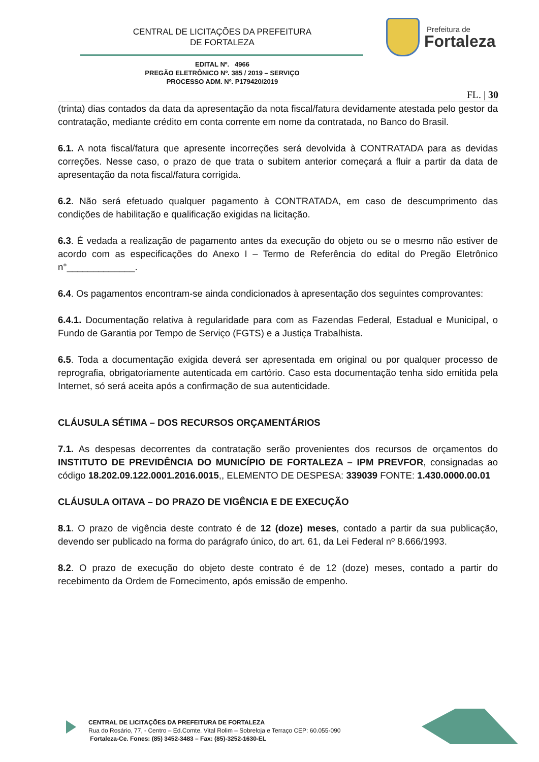CENTRAL DE LICITAÇÕES DA PREFEITURA
DE FORTALEZA
Prefeitura de
Fortaleza
EDITAL Nº. 4966
PREGÃO ELETRÔNICO Nº. 385 / 2019 – SERVIÇO
PROCESSO ADM. Nº. P179420/2019
FL. | 30
(trinta) dias contados da data da apresentação da nota fiscal/fatura devidamente atestada pelo gestor da contratação, mediante crédito em conta corrente em nome da contratada, no Banco do Brasil.
6.1. A nota fiscal/fatura que apresente incorreções será devolvida à CONTRATADA para as devidas correções. Nesse caso, o prazo de que trata o subitem anterior começará a fluir a partir da data de apresentação da nota fiscal/fatura corrigida.
6.2. Não será efetuado qualquer pagamento à CONTRATADA, em caso de descumprimento das condições de habilitação e qualificação exigidas na licitação.
6.3. É vedada a realização de pagamento antes da execução do objeto ou se o mesmo não estiver de acordo com as especificações do Anexo I – Termo de Referência do edital do Pregão Eletrônico n°_____________.
6.4. Os pagamentos encontram-se ainda condicionados à apresentação dos seguintes comprovantes:
6.4.1. Documentação relativa à regularidade para com as Fazendas Federal, Estadual e Municipal, o Fundo de Garantia por Tempo de Serviço (FGTS) e a Justiça Trabalhista.
6.5. Toda a documentação exigida deverá ser apresentada em original ou por qualquer processo de reprografia, obrigatoriamente autenticada em cartório. Caso esta documentação tenha sido emitida pela Internet, só será aceita após a confirmação de sua autenticidade.
CLÁUSULA SÉTIMA – DOS RECURSOS ORÇAMENTÁRIOS
7.1. As despesas decorrentes da contratação serão provenientes dos recursos de orçamentos do INSTITUTO DE PREVIDÊNCIA DO MUNICÍPIO DE FORTALEZA – IPM PREVFOR, consignadas ao código 18.202.09.122.0001.2016.0015,, ELEMENTO DE DESPESA: 339039 FONTE: 1.430.0000.00.01
CLÁUSULA OITAVA – DO PRAZO DE VIGÊNCIA E DE EXECUÇÃO
8.1. O prazo de vigência deste contrato é de 12 (doze) meses, contado a partir da sua publicação, devendo ser publicado na forma do parágrafo único, do art. 61, da Lei Federal nº 8.666/1993.
8.2. O prazo de execução do objeto deste contrato é de 12 (doze) meses, contado a partir do recebimento da Ordem de Fornecimento, após emissão de empenho.
CENTRAL DE LICITAÇÕES DA PREFEITURA DE FORTALEZA
Rua do Rosário, 77, - Centro – Ed.Comte. Vital Rolim – Sobreloja e Terraço CEP: 60.055-090
Fortaleza-Ce. Fones: (85) 3452-3483 – Fax: (85)-3252-1630-EL